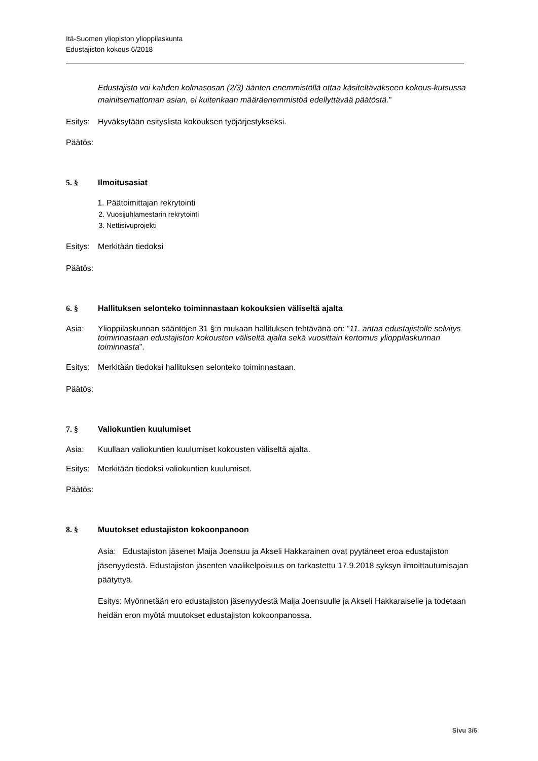Itä-Suomen yliopiston ylioppilaskunta
Edustajiston kokous 6/2018
Edustajisto voi kahden kolmasosan (2/3) äänten enemmistöllä ottaa käsiteltäväkseen kokous-kutsussa mainitsemattoman asian, ei kuitenkaan määräenemmistöä edellyttävää päätöstä."
Esitys: Hyväksytään esityslista kokouksen työjärjestykseksi.
Päätös:
5. § Ilmoitusasiat
1. Päätoimittajan rekrytointi
2. Vuosijuhlamestarin rekrytointi
3. Nettisivuprojekti
Esitys: Merkitään tiedoksi
Päätös:
6. § Hallituksen selonteko toiminnastaan kokouksien väliseltä ajalta
Asia: Ylioppilaskunnan sääntöjen 31 §:n mukaan hallituksen tehtävänä on: ”11. antaa edustajistolle selvitys toiminnastaan edustajiston kokousten väliseltä ajalta sekä vuosittain kertomus ylioppilaskunnan toiminnasta”.
Esitys: Merkitään tiedoksi hallituksen selonteko toiminnastaan.
Päätös:
7. § Valiokuntien kuulumiset
Asia: Kuullaan valiokuntien kuulumiset kokousten väliseltä ajalta.
Esitys: Merkitään tiedoksi valiokuntien kuulumiset.
Päätös:
8. § Muutokset edustajiston kokoonpanoon
Asia: Edustajiston jäsenet Maija Joensuu ja Akseli Hakkarainen ovat pyytäneet eroa edustajiston jäsenyydestä. Edustajiston jäsenten vaalikelpoisuus on tarkastettu 17.9.2018 syksyn ilmoittautumisajan päätyttyä.
Esitys: Myönnetään ero edustajiston jäsenyydestä Maija Joensuulle ja Akseli Hakkaraiselle ja todetaan heidän eron myötä muutokset edustajiston kokoonpanossa.
Sivu 3/6